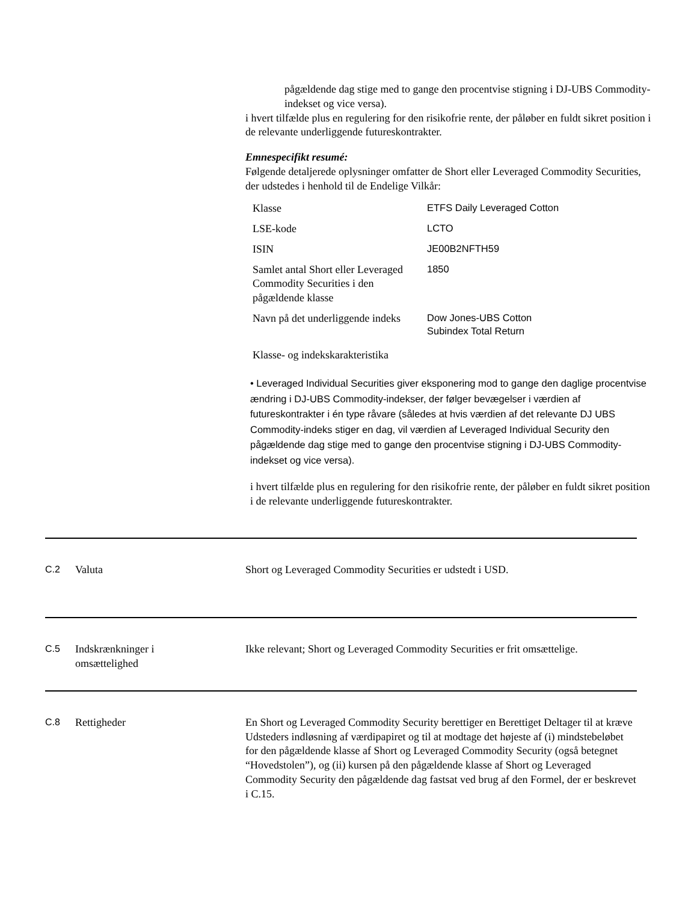pågældende dag stige med to gange den procentvise stigning i DJ-UBS Commodity-indekset og vice versa).
i hvert tilfælde plus en regulering for den risikofrie rente, der påløber en fuldt sikret position i de relevante underliggende futureskontrakter.
Emnespecifikt resumé:
Følgende detaljerede oplysninger omfatter de Short eller Leveraged Commodity Securities, der udstedes i henhold til de Endelige Vilkår:
| Klasse | ETFS Daily Leveraged Cotton |
| LSE-kode | LCTO |
| ISIN | JE00B2NFTH59 |
| Samlet antal Short eller Leveraged Commodity Securities i den pågældende klasse | 1850 |
| Navn på det underliggende indeks | Dow Jones-UBS Cotton Subindex Total Return |
Klasse- og indekskarakteristika
• Leveraged Individual Securities giver eksponering mod to gange den daglige procentvise ændring i DJ-UBS Commodity-indekser, der følger bevægelser i værdien af futureskontrakter i én type råvare (således at hvis værdien af det relevante DJ UBS Commodity-indeks stiger en dag, vil værdien af Leveraged Individual Security den pågældende dag stige med to gange den procentvise stigning i DJ-UBS Commodity-indekset og vice versa).
i hvert tilfælde plus en regulering for den risikofrie rente, der påløber en fuldt sikret position i de relevante underliggende futureskontrakter.
C.2 Valuta Short og Leveraged Commodity Securities er udstedt i USD.
C.5 Indskrænkninger i
omsættelighed
Ikke relevant; Short og Leveraged Commodity Securities er frit omsættelige.
C.8 Rettigheder En Short og Leveraged Commodity Security berettiger en Berettiget Deltager til at kræve Udsteders indløsning af værdipapiret og til at modtage det højeste af (i) mindstebeløbet for den pågældende klasse af Short og Leveraged Commodity Security (også betegnet “Hovedstolen”), og (ii) kursen på den pågældende klasse af Short og Leveraged Commodity Security den pågældende dag fastsat ved brug af den Formel, der er beskrevet i C.15.